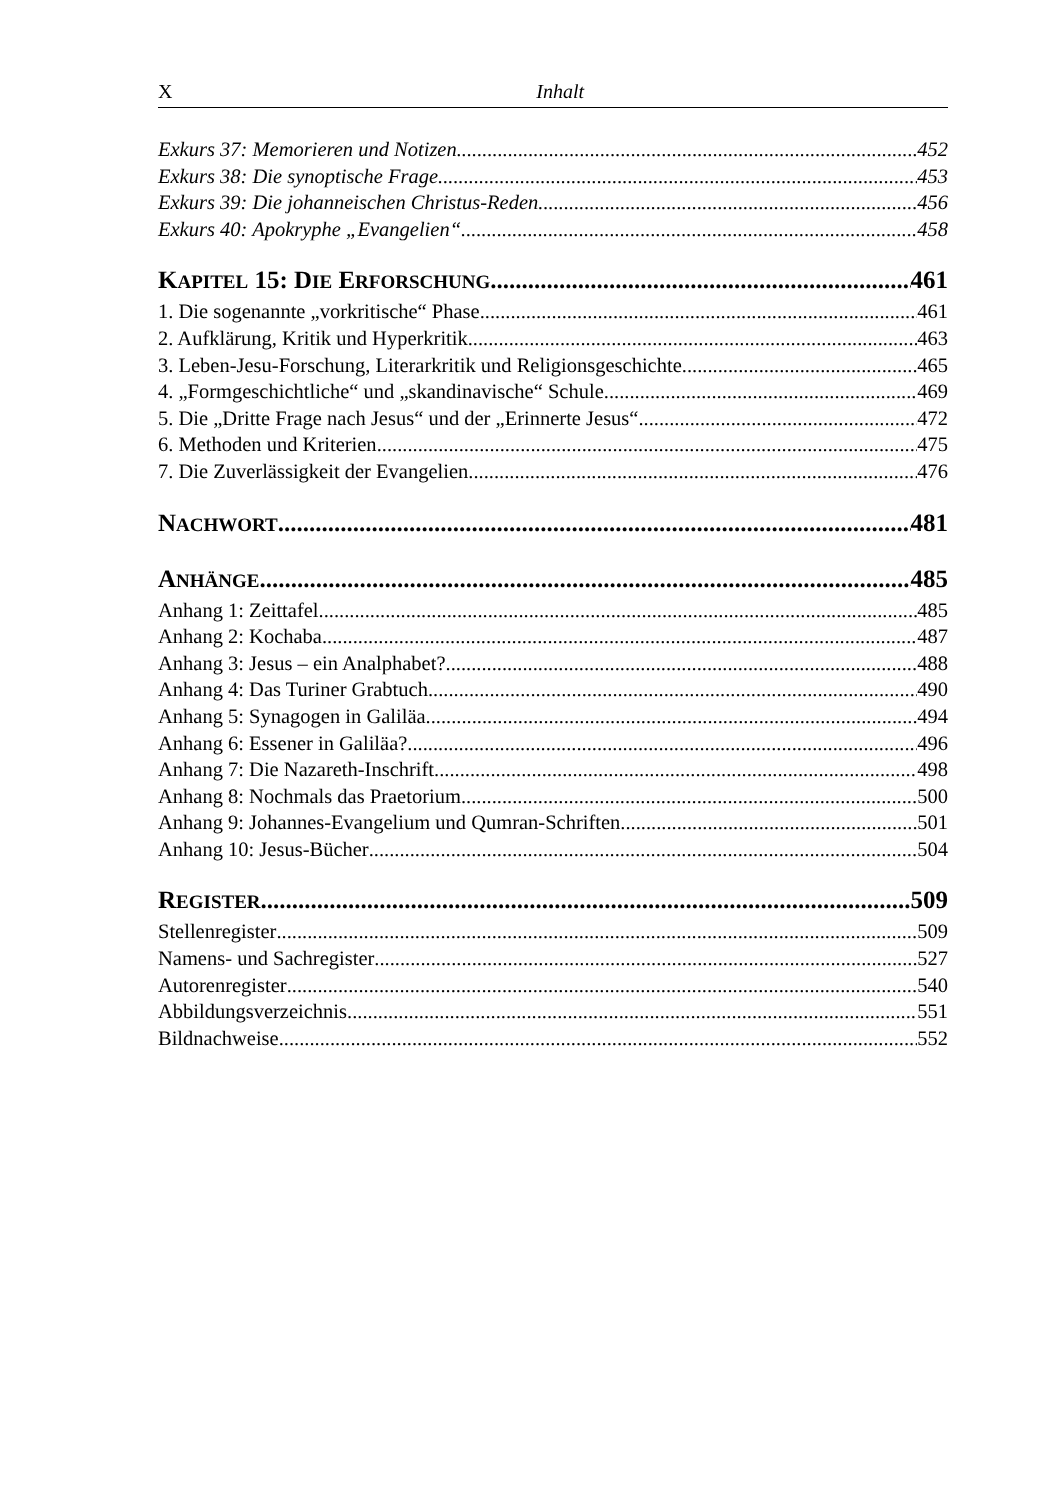X Inhalt
Exkurs 37: Memorieren und Notizen 452
Exkurs 38: Die synoptische Frage 453
Exkurs 39: Die johanneischen Christus-Reden 456
Exkurs 40: Apokryphe „Evangelien“ 458
KAPITEL 15: DIE ERFORSCHUNG 461
1. Die sogenannte „vorkritische“ Phase 461
2. Aufklärung, Kritik und Hyperkritik 463
3. Leben-Jesu-Forschung, Literarkritik und Religionsgeschichte 465
4. „Formgeschichtliche“ und „skandinavische“ Schule 469
5. Die „Dritte Frage nach Jesus“ und der „Erinnerte Jesus“ 472
6. Methoden und Kriterien 475
7. Die Zuverlässigkeit der Evangelien 476
NACHWORT 481
ANHÄNGE 485
Anhang 1: Zeittafel 485
Anhang 2: Kochaba 487
Anhang 3: Jesus – ein Analphabet? 488
Anhang 4: Das Turiner Grabtuch 490
Anhang 5: Synagogen in Galiläa 494
Anhang 6: Essener in Galiläa? 496
Anhang 7: Die Nazareth-Inschrift 498
Anhang 8: Nochmals das Praetorium 500
Anhang 9: Johannes-Evangelium und Qumran-Schriften 501
Anhang 10: Jesus-Bücher 504
REGISTER 509
Stellenregister 509
Namens- und Sachregister 527
Autorenregister 540
Abbildungsverzeichnis 551
Bildnachweise 552